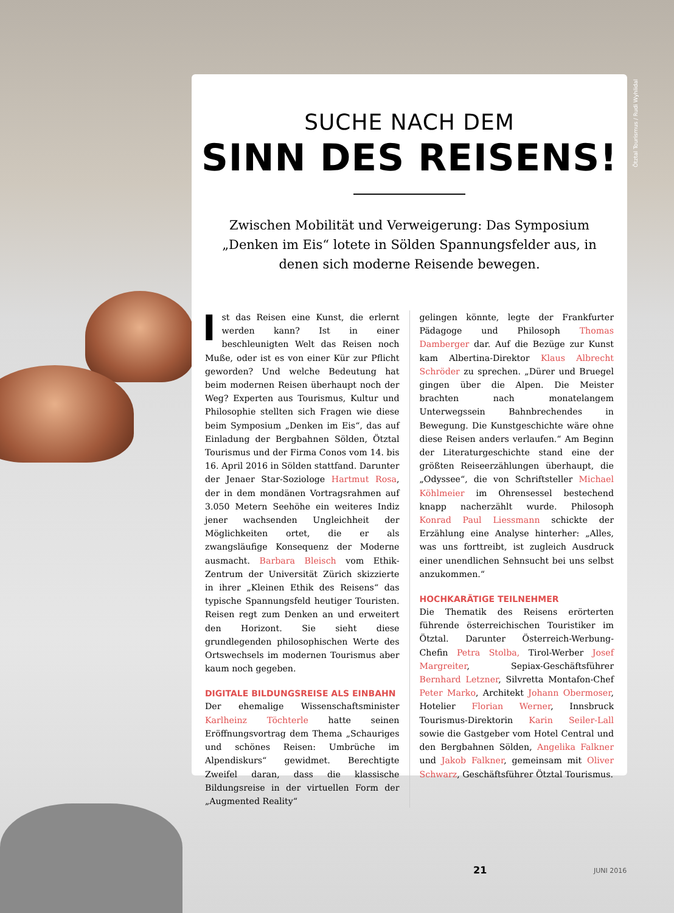Ötztal Tourismus / Rudi Wyhlidal
SUCHE NACH DEM
SINN DES REISENS!
Zwischen Mobilität und Verweigerung: Das Symposium „Denken im Eis“ lotete in Sölden Spannungsfelder aus, in denen sich moderne Reisende bewegen.
Ist das Reisen eine Kunst, die erlernt werden kann? Ist in einer beschleunigten Welt das Reisen noch Muße, oder ist es von einer Kür zur Pflicht geworden? Und welche Bedeutung hat beim modernen Reisen überhaupt noch der Weg? Experten aus Tourismus, Kultur und Philosophie stellten sich Fragen wie diese beim Symposium „Denken im Eis“, das auf Einladung der Bergbahnen Sölden, Ötztal Tourismus und der Firma Conos vom 14. bis 16. April 2016 in Sölden stattfand. Darunter der Jenaer Star-Soziologe Hartmut Rosa, der in dem mondänen Vortragsrahmen auf 3.050 Metern Seehöhe ein weiteres Indiz jener wachsenden Ungleichheit der Möglichkeiten ortet, die er als zwangsläufige Konsequenz der Moderne ausmacht. Barbara Bleisch vom Ethik-Zentrum der Universität Zürich skizzierte in ihrer „Kleinen Ethik des Reisens“ das typische Spannungsfeld heutiger Touristen. Reisen regt zum Denken an und erweitert den Horizont. Sie sieht diese grundlegenden philosophischen Werte des Ortswechsels im modernen Tourismus aber kaum noch gegeben.
DIGITALE BILDUNGSREISE ALS EINBAHN
Der ehemalige Wissenschaftsminister Karlheinz Töchterle hatte seinen Eröffnungsvortrag dem Thema „Schauriges und schönes Reisen: Umbrüche im Alpendiskurs“ gewidmet. Berechtigte Zweifel daran, dass die klassische Bildungsreise in der virtuellen Form der „Augmented Reality“
gelingen könnte, legte der Frankfurter Pädagoge und Philosoph Thomas Damberger dar. Auf die Bezüge zur Kunst kam Albertina-Direktor Klaus Albrecht Schröder zu sprechen. „Dürer und Bruegel gingen über die Alpen. Die Meister brachten nach monatelangem Unterwegssein Bahnbrechendes in Bewegung. Die Kunstgeschichte wäre ohne diese Reisen anders verlaufen.“ Am Beginn der Literaturgeschichte stand eine der größten Reiseerzählungen überhaupt, die „Odyssee“, die von Schriftsteller Michael Köhlmeier im Ohrensessel bestechend knapp nacherzählt wurde. Philosoph Konrad Paul Liessmann schickte der Erzählung eine Analyse hinterher: „Alles, was uns forttreibt, ist zugleich Ausdruck einer unendlichen Sehnsucht bei uns selbst anzukommen.“
HOCHKARÄTIGE TEILNEHMER
Die Thematik des Reisens erörterten führende österreichischen Touristiker im Ötztal. Darunter Österreich-Werbung-Chefin Petra Stolba, Tirol-Werber Josef Margreiter, Sepiax-Geschäftsführer Bernhard Letzner, Silvretta Montafon-Chef Peter Marko, Architekt Johann Obermoser, Hotelier Florian Werner, Innsbruck Tourismus-Direktorin Karin Seiler-Lall sowie die Gastgeber vom Hotel Central und den Bergbahnen Sölden, Angelika Falkner und Jakob Falkner, gemeinsam mit Oliver Schwarz, Geschäftsführer Ötztal Tourismus.
21 JUNI 2016